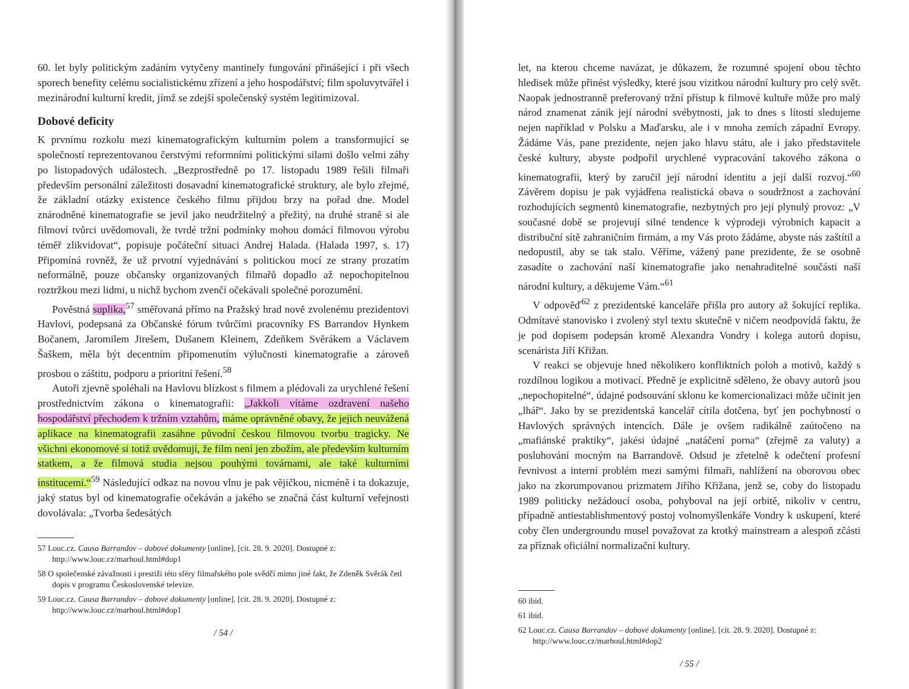60. let byly politickým zadáním vytyčeny mantinely fungování přinášející i při všech sporech benefity celému socialistickému zřízení a jeho hospodářství; film spoluvytvářel i mezinárodní kulturní kredit, jímž se zdejší společenský systém legitimizoval.
Dobové deficity
K prvnímu rozkolu mezi kinematografickým kulturním polem a transformující se společností reprezentovanou čerstvými reformními politickými silami došlo velmi záhy po listopadových událostech. „Bezprostředně po 17. listopadu 1989 řešili filmaři především personální záležitosti dosavadní kinematografické struktury, ale bylo zřejmé, že základní otázky existence českého filmu přijdou brzy na pořad dne. Model znárodněné kinematografie se jevil jako neudržitelný a přežitý, na druhé straně si ale filmoví tvůrci uvědomovali, že tvrdé tržní podmínky mohou domácí filmovou výrobu téměř zlikvidovat“, popisuje počáteční situaci Andrej Halada. (Halada 1997, s. 17) Připomíná rovněž, že už prvotní vyjednávání s politickou mocí ze strany prozatím neformálně, pouze občansky organizovaných filmařů dopadlo až nepochopitelnou roztržkou mezi lidmi, u nichž bychom zvenčí očekávali společné porozumění.
Pověstná suplika,<sup>57</sup> směřovaná přímo na Pražský hrad nově zvolenému prezidentovi Havlovi, podepsaná za Občanské fórum tvůrčími pracovníky FS Barrandov Hynkem Bočanem, Jaromilem Jirešem, Dušanem Kleinem, Zdeňkem Svěrákem a Václavem Šaškem, měla být decentním připomenutím výlučnosti kinematografie a zároveň prosbou o záštitu, podporu a prioritní řešení.<sup>58</sup>
Autoři zjevně spoléhali na Havlovu blízkost s filmem a plédovali za urychlené řešení prostřednictvím zákona o kinematografii: „Jakkoli vítáme ozdravení našeho hospodářství přechodem k tržním vztahům, máme oprávněné obavy, že jejich neuvážená aplikace na kinematografii zasáhne původní českou filmovou tvorbu tragicky. Ne všichni ekonomové si totiž uvědomují, že film není jen zbožím, ale především kulturním statkem, a že filmová studia nejsou pouhými továrnami, ale také kulturními institucemi.“<sup>59</sup> Následující odkaz na novou vlnu je pak vějičkou, nicméně i ta dokazuje, jaký status byl od kinematografie očekáván a jakého se značná část kulturní veřejnosti dovolávala: „Tvorba šedesátých
57 Louc.cz. Causa Barrandov – dobové dokumenty [online]. [cit. 28. 9. 2020]. Dostupné z: http://www.louc.cz/marhoul.html#dop1
58 O společenské závažnosti i prestiži této sféry filmařského pole svědčí mimo jiné fakt, že Zdeněk Svěrák četl dopis v programu Československé televize.
59 Louc.cz. Causa Barrandov – dobové dokumenty [online]. [cit. 28. 9. 2020]. Dostupné z: http://www.louc.cz/marhoul.html#dop1
/ 54 /
let, na kterou chceme navázat, je důkazem, že rozumné spojení obou těchto hledisek může přinést výsledky, které jsou vizitkou národní kultury pro celý svět. Naopak jednostranně preferovaný tržní přístup k filmové kultuře může pro malý národ znamenat zánik její národní svébytnosti, jak to dnes s lítostí sledujeme nejen například v Polsku a Maďarsku, ale i v mnoha zemích západní Evropy. Žádáme Vás, pane prezidente, nejen jako hlavu státu, ale i jako představitele české kultury, abyste podpořil urychlené vypracování takového zákona o kinematografii, který by zaručil její národní identitu a její další rozvoj.“<sup>60</sup> Závěrem dopisu je pak vyjádřena realistická obava o soudržnost a zachování rozhodujících segmentů kinematografie, nezbytných pro její plynulý provoz: „V současné době se projevují silné tendence k výprodeji výrobních kapacit a distribuční sítě zahraničním firmám, a my Vás proto žádáme, abyste nás zaštítil a nedopustil, aby se tak stalo. Věříme, vážený pane prezidente, že se osobně zasadíte o zachování naší kinematografie jako nenahraditelné součásti naší národní kultury, a děkujeme Vám.“<sup>61</sup>
V odpověď<sup>62</sup> z prezidentské kanceláře přišla pro autory až šokující replika. Odmítavé stanovisko i zvolený styl textu skutečně v ničem neodpovídá faktu, že je pod dopisem podepsán kromě Alexandra Vondry i kolega autorů dopisu, scenárista Jiří Křižan.
V reakci se objevuje hned několikero konfliktních poloh a motivů, každý s rozdílnou logikou a motivací. Předně je explicitně sděleno, že obavy autorů jsou „nepochopitelné“, údajné podsouvání sklonu ke komercionalizaci může učinit jen „lhář“. Jako by se prezidentská kancelář cítila dotčena, byť jen pochybností o Havlových správných intencích. Dále je ovšem radikálně zaútočeno na „mafiánské praktiky“, jakési údajné „natáčení porna“ (zřejmě za valuty) a posluhování mocným na Barrandově. Odsud je zřetelně k odečtení profesní řevnivost a interní problém mezi samými filmaři, nahlížení na oborovou obec jako na zkorumpovanou prizmatem Jiřího Křižana, jenž se, coby do listopadu 1989 politicky nežádoucí osoba, pohyboval na její orbitě, nikoliv v centru, případně antiestablishmentový postoj volnomyšlenkáře Vondry k uskupení, které coby člen undergroundu musel považovat za krotký mainstream a alespoň zčásti za příznak oficiální normalizační kultury.
60 ibid.
61 ibid.
62 Louc.cz. Causa Barrandov – dobové dokumenty [online]. [cit. 28. 9. 2020]. Dostupné z: http://www.louc.cz/marhoul.html#dop2
/ 55 /